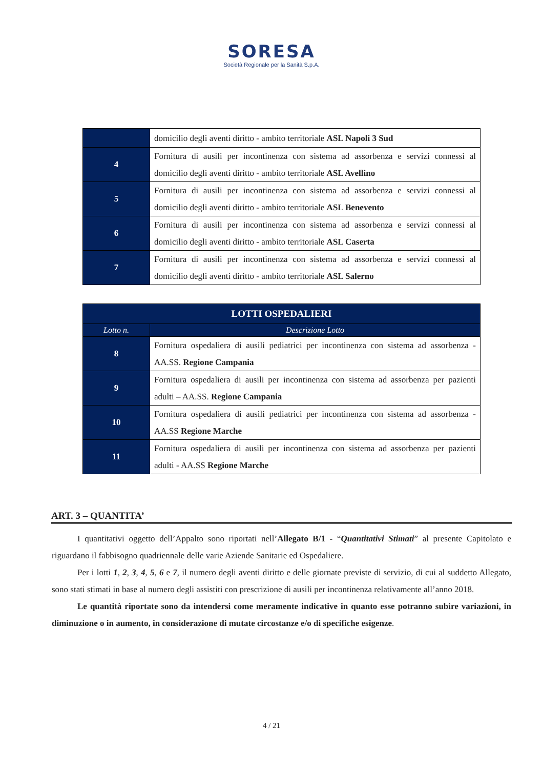SORESA
Società Regionale per la Sanità S.p.A.
| | domicilio degli aventi diritto - ambito territoriale ASL Napoli 3 Sud |
| 4 | Fornitura di ausili per incontinenza con sistema ad assorbenza e servizi connessi al domicilio degli aventi diritto - ambito territoriale ASL Avellino |
| 5 | Fornitura di ausili per incontinenza con sistema ad assorbenza e servizi connessi al domicilio degli aventi diritto - ambito territoriale ASL Benevento |
| 6 | Fornitura di ausili per incontinenza con sistema ad assorbenza e servizi connessi al domicilio degli aventi diritto - ambito territoriale ASL Caserta |
| 7 | Fornitura di ausili per incontinenza con sistema ad assorbenza e servizi connessi al domicilio degli aventi diritto - ambito territoriale ASL Salerno |
| LOTTI OSPEDALIERI | |
| --- | --- |
| Lotto n. | Descrizione Lotto |
| 8 | Fornitura ospedaliera di ausili pediatrici per incontinenza con sistema ad assorbenza - AA.SS. Regione Campania |
| 9 | Fornitura ospedaliera di ausili per incontinenza con sistema ad assorbenza per pazienti adulti – AA.SS. Regione Campania |
| 10 | Fornitura ospedaliera di ausili pediatrici per incontinenza con sistema ad assorbenza - AA.SS Regione Marche |
| 11 | Fornitura ospedaliera di ausili per incontinenza con sistema ad assorbenza per pazienti adulti - AA.SS Regione Marche |
ART. 3 – QUANTITA’
I quantitativi oggetto dell’Appalto sono riportati nell’Allegato B/1 - “Quantitativi Stimati” al presente Capitolato e riguardano il fabbisogno quadriennale delle varie Aziende Sanitarie ed Ospedaliere.
Per i lotti 1, 2, 3, 4, 5, 6 e 7, il numero degli aventi diritto e delle giornate previste di servizio, di cui al suddetto Allegato, sono stati stimati in base al numero degli assistiti con prescrizione di ausili per incontinenza relativamente all’anno 2018.
Le quantità riportate sono da intendersi come meramente indicative in quanto esse potranno subire variazioni, in diminuzione o in aumento, in considerazione di mutate circostanze e/o di specifiche esigenze.
4 / 21